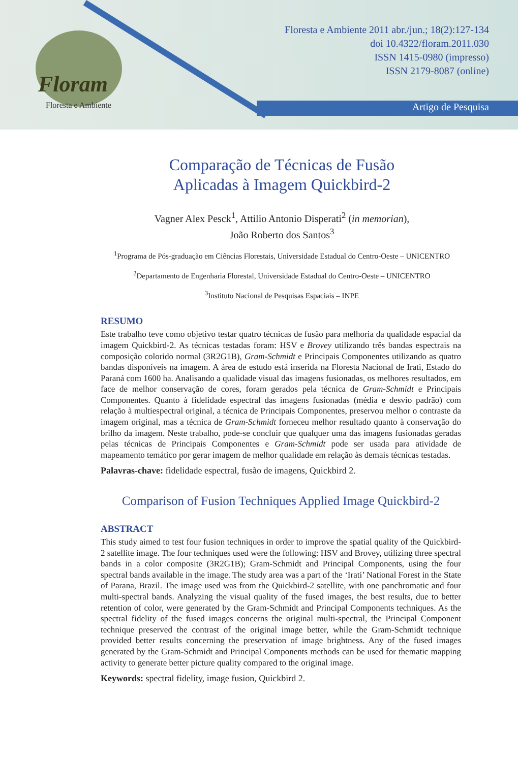Floram
Floresta e Ambiente
Floresta e Ambiente 2011 abr./jun.; 18(2):127-134
doi 10.4322/floram.2011.030
ISSN 1415-0980 (impresso)
ISSN 2179-8087 (online)
Artigo de Pesquisa
Comparação de Técnicas de Fusão
Aplicadas à Imagem Quickbird-2
Vagner Alex Pesck<sup>1</sup>, Attilio Antonio Disperati<sup>2</sup> (in memorian),
João Roberto dos Santos<sup>3</sup>
<sup>1</sup> Programa de Pós-graduação em Ciências Florestais, Universidade Estadual do Centro-Oeste – UNICENTRO
<sup>2</sup> Departamento de Engenharia Florestal, Universidade Estadual do Centro-Oeste – UNICENTRO
<sup>3</sup> Instituto Nacional de Pesquisas Espaciais – INPE
RESUMO
Este trabalho teve como objetivo testar quatro técnicas de fusão para melhoria da qualidade espacial da imagem Quickbird-2. As técnicas testadas foram: HSV e Brovey utilizando três bandas espectrais na composição colorido normal (3R2G1B), Gram-Schmidt e Principais Componentes utilizando as quatro bandas disponíveis na imagem. A área de estudo está inserida na Floresta Nacional de Irati, Estado do Paraná com 1600 ha. Analisando a qualidade visual das imagens fusionadas, os melhores resultados, em face de melhor conservação de cores, foram gerados pela técnica de Gram-Schmidt e Principais Componentes. Quanto à fidelidade espectral das imagens fusionadas (média e desvio padrão) com relação à multiespectral original, a técnica de Principais Componentes, preservou melhor o contraste da imagem original, mas a técnica de Gram-Schmidt forneceu melhor resultado quanto à conservação do brilho da imagem. Neste trabalho, pode-se concluir que qualquer uma das imagens fusionadas geradas pelas técnicas de Principais Componentes e Gram-Schmidt pode ser usada para atividade de mapeamento temático por gerar imagem de melhor qualidade em relação às demais técnicas testadas.
Palavras-chave: fidelidade espectral, fusão de imagens, Quickbird 2.
Comparison of Fusion Techniques Applied Image Quickbird-2
ABSTRACT
This study aimed to test four fusion techniques in order to improve the spatial quality of the Quickbird-2 satellite image. The four techniques used were the following: HSV and Brovey, utilizing three spectral bands in a color composite (3R2G1B); Gram-Schmidt and Principal Components, using the four spectral bands available in the image. The study area was a part of the ‘Irati’ National Forest in the State of Parana, Brazil. The image used was from the Quickbird-2 satellite, with one panchromatic and four multi-spectral bands. Analyzing the visual quality of the fused images, the best results, due to better retention of color, were generated by the Gram-Schmidt and Principal Components techniques. As the spectral fidelity of the fused images concerns the original multi-spectral, the Principal Component technique preserved the contrast of the original image better, while the Gram-Schmidt technique provided better results concerning the preservation of image brightness. Any of the fused images generated by the Gram-Schmidt and Principal Components methods can be used for thematic mapping activity to generate better picture quality compared to the original image.
Keywords: spectral fidelity, image fusion, Quickbird 2.